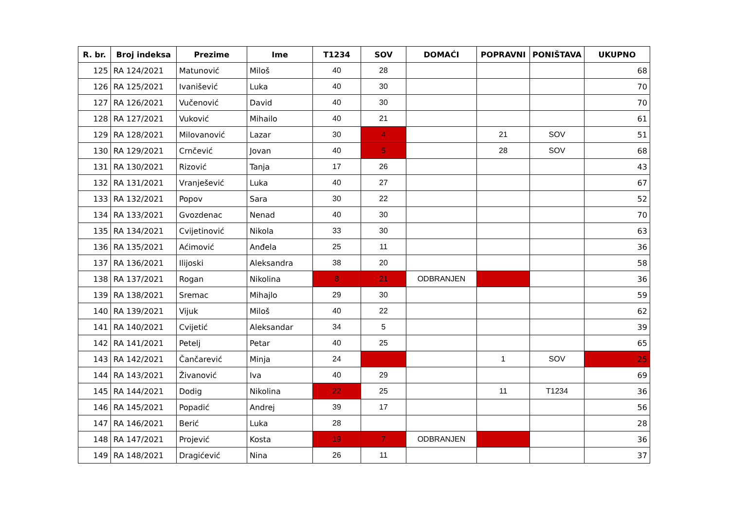| R. br. | Broj indeksa | Prezime | Ime | T1234 | SOV | DOMAĆI | POPRAVNI | PONIŠTAVA | UKUPNO |
| --- | --- | --- | --- | --- | --- | --- | --- | --- | --- |
| 125 | RA 124/2021 | Matunović | Miloš | 40 | 28 | | | | 68 |
| 126 | RA 125/2021 | Ivanišević | Luka | 40 | 30 | | | | 70 |
| 127 | RA 126/2021 | Vučenović | David | 40 | 30 | | | | 70 |
| 128 | RA 127/2021 | Vuković | Mihailo | 40 | 21 | | | | 61 |
| 129 | RA 128/2021 | Milovanović | Lazar | 30 | 4 | | 21 | SOV | 51 |
| 130 | RA 129/2021 | Crnčević | Jovan | 40 | 5 | | 28 | SOV | 68 |
| 131 | RA 130/2021 | Rizović | Tanja | 17 | 26 | | | | 43 |
| 132 | RA 131/2021 | Vranješević | Luka | 40 | 27 | | | | 67 |
| 133 | RA 132/2021 | Popov | Sara | 30 | 22 | | | | 52 |
| 134 | RA 133/2021 | Gvozdenac | Nenad | 40 | 30 | | | | 70 |
| 135 | RA 134/2021 | Cvijetinović | Nikola | 33 | 30 | | | | 63 |
| 136 | RA 135/2021 | Aćimović | Anđela | 25 | 11 | | | | 36 |
| 137 | RA 136/2021 | Ilijoski | Aleksandra | 38 | 20 | | | | 58 |
| 138 | RA 137/2021 | Rogan | Nikolina | 8 | 21 | ODBRANJEN | | | 36 |
| 139 | RA 138/2021 | Sremac | Mihajlo | 29 | 30 | | | | 59 |
| 140 | RA 139/2021 | Vijuk | Miloš | 40 | 22 | | | | 62 |
| 141 | RA 140/2021 | Cvijetić | Aleksandar | 34 | 5 | | | | 39 |
| 142 | RA 141/2021 | Petelj | Petar | 40 | 25 | | | | 65 |
| 143 | RA 142/2021 | Čančarević | Minja | 24 | | | 1 | SOV | 25 |
| 144 | RA 143/2021 | Živanović | Iva | 40 | 29 | | | | 69 |
| 145 | RA 144/2021 | Dodig | Nikolina | 22 | 25 | | 11 | T1234 | 36 |
| 146 | RA 145/2021 | Popadić | Andrej | 39 | 17 | | | | 56 |
| 147 | RA 146/2021 | Berić | Luka | 28 | | | | | 28 |
| 148 | RA 147/2021 | Projević | Kosta | 19 | 7 | ODBRANJEN | | | 36 |
| 149 | RA 148/2021 | Dragićević | Nina | 26 | 11 | | | | 37 |